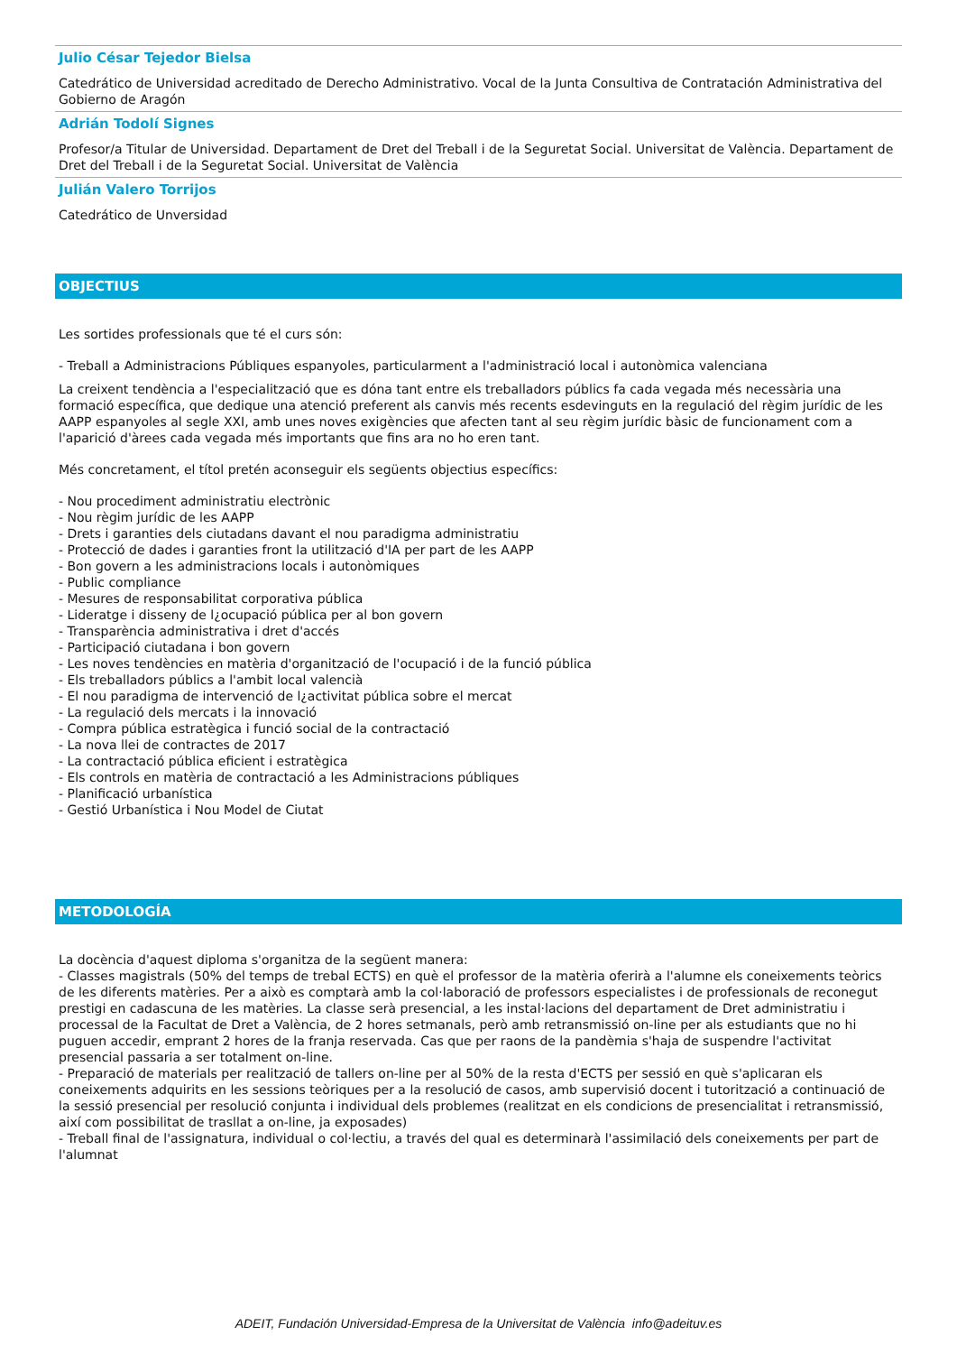Julio César Tejedor Bielsa
Catedrático de Universidad acreditado de Derecho Administrativo. Vocal de la Junta Consultiva de Contratación Administrativa del Gobierno de Aragón
Adrián Todolí Signes
Profesor/a Titular de Universidad. Departament de Dret del Treball i de la Seguretat Social. Universitat de València. Departament de Dret del Treball i de la Seguretat Social. Universitat de València
Julián Valero Torrijos
Catedrático de Unversidad
OBJECTIUS
Les sortides professionals que té el curs són:
- Treball a Administracions Públiques espanyoles, particularment a l'administració local i autonòmica valenciana
La creixent tendència a l'especialització que es dóna tant entre els treballadors públics fa cada vegada més necessària una formació específica, que dedique una atenció preferent als canvis més recents esdevinguts en la regulació del règim jurídic de les AAPP espanyoles al segle XXI, amb unes noves exigències que afecten tant al seu règim jurídic bàsic de funcionament com a l'aparició d'àrees cada vegada més importants que fins ara no ho eren tant.
Més concretament, el títol pretén aconseguir els següents objectius específics:
- Nou procediment administratiu electrònic
- Nou règim jurídic de les AAPP
- Drets i garanties dels ciutadans davant el nou paradigma administratiu
- Protecció de dades i garanties front la utilització d'IA per part de les AAPP
- Bon govern a les administracions locals i autonòmiques
- Public compliance
- Mesures de responsabilitat corporativa pública
- Lideratge i disseny de l¿ocupació pública per al bon govern
- Transparència administrativa i dret d'accés
- Participació ciutadana i bon govern
- Les noves tendències en matèria d'organització de l'ocupació i de la funció pública
- Els treballadors públics a l'ambit local valencià
- El nou paradigma de intervenció de l¿activitat pública sobre el mercat
- La regulació dels mercats i la innovació
- Compra pública estratègica i funció social de la contractació
- La nova llei de contractes de 2017
- La contractació pública eficient i estratègica
- Els controls en matèria de contractació a les Administracions públiques
- Planificació urbanística
- Gestió Urbanística i Nou Model de Ciutat
METODOLOGÍA
La docència d'aquest diploma s'organitza de la següent manera:
- Classes magistrals (50% del temps de trebal ECTS) en què el professor de la matèria oferirà a l'alumne els coneixements teòrics de les diferents matèries. Per a això es comptarà amb la col·laboració de professors especialistes i de professionals de reconegut prestigi en cadascuna de les matèries. La classe serà presencial, a les instal·lacions del departament de Dret administratiu i processal de la Facultat de Dret a València, de 2 hores setmanals, però amb retransmissió on-line per als estudiants que no hi puguen accedir, emprant 2 hores de la franja reservada. Cas que per raons de la pandèmia s'haja de suspendre l'activitat presencial passaria a ser totalment on-line.
- Preparació de materials per realització de tallers on-line per al 50% de la resta d'ECTS per sessió en què s'aplicaran els coneixements adquirits en les sessions teòriques per a la resolució de casos, amb supervisió docent i tutorització a continuació de la sessió presencial per resolució conjunta i individual dels problemes (realitzat en els condicions de presencialitat i retransmissió, així com possibilitat de trasllat a on-line, ja exposades)
- Treball final de l'assignatura, individual o col·lectiu, a través del qual es determinarà l'assimilació dels coneixements per part de l'alumnat
ADEIT, Fundación Universidad-Empresa de la Universitat de València info@adeituv.es